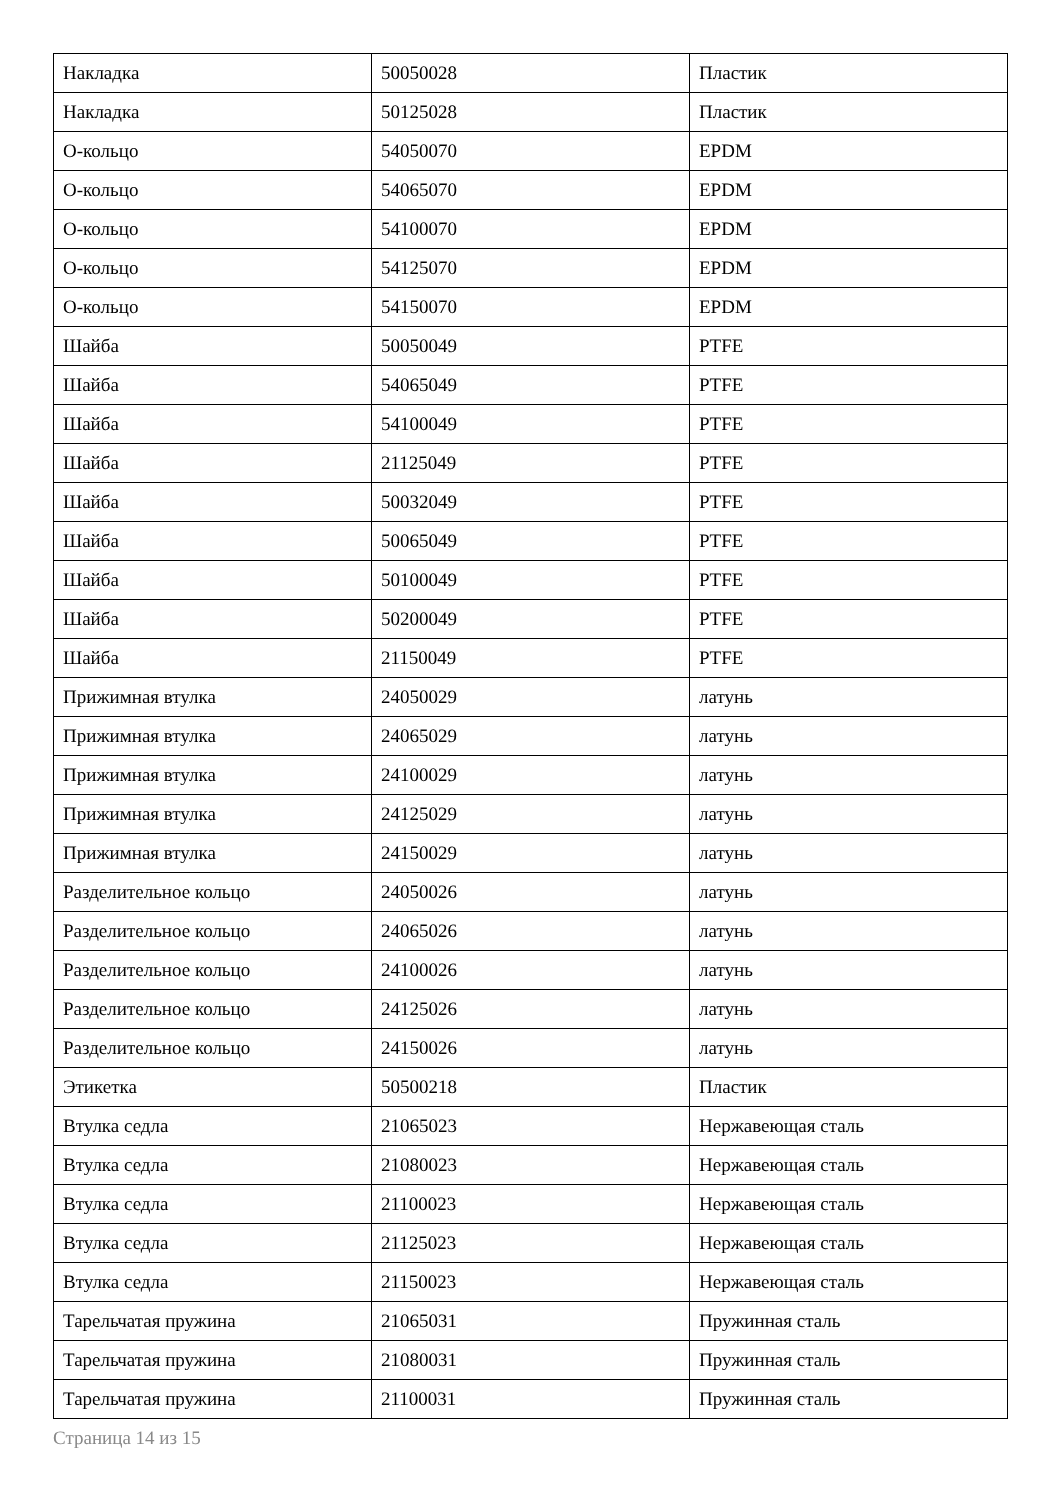| Накладка | 50050028 | Пластик |
| Накладка | 50125028 | Пластик |
| О-кольцо | 54050070 | EPDM |
| О-кольцо | 54065070 | EPDM |
| О-кольцо | 54100070 | EPDM |
| О-кольцо | 54125070 | EPDM |
| О-кольцо | 54150070 | EPDM |
| Шайба | 50050049 | PTFE |
| Шайба | 54065049 | PTFE |
| Шайба | 54100049 | PTFE |
| Шайба | 21125049 | PTFE |
| Шайба | 50032049 | PTFE |
| Шайба | 50065049 | PTFE |
| Шайба | 50100049 | PTFE |
| Шайба | 50200049 | PTFE |
| Шайба | 21150049 | PTFE |
| Прижимная втулка | 24050029 | латунь |
| Прижимная втулка | 24065029 | латунь |
| Прижимная втулка | 24100029 | латунь |
| Прижимная втулка | 24125029 | латунь |
| Прижимная втулка | 24150029 | латунь |
| Разделительное кольцо | 24050026 | латунь |
| Разделительное кольцо | 24065026 | латунь |
| Разделительное кольцо | 24100026 | латунь |
| Разделительное кольцо | 24125026 | латунь |
| Разделительное кольцо | 24150026 | латунь |
| Этикетка | 50500218 | Пластик |
| Втулка седла | 21065023 | Нержавеющая сталь |
| Втулка седла | 21080023 | Нержавеющая сталь |
| Втулка седла | 21100023 | Нержавеющая сталь |
| Втулка седла | 21125023 | Нержавеющая сталь |
| Втулка седла | 21150023 | Нержавеющая сталь |
| Тарельчатая пружина | 21065031 | Пружинная сталь |
| Тарельчатая пружина | 21080031 | Пружинная сталь |
| Тарельчатая пружина | 21100031 | Пружинная сталь |
Страница 14 из 15